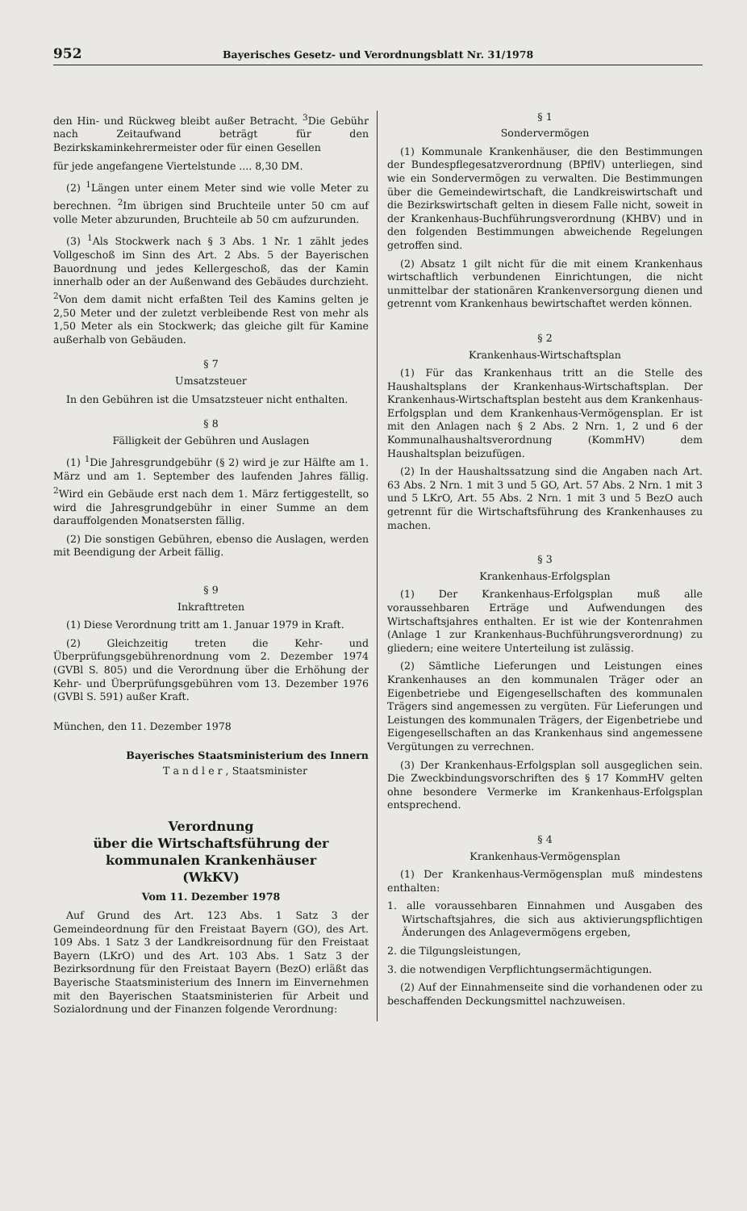952 Bayerisches Gesetz- und Verordnungsblatt Nr. 31/1978
den Hin- und Rückweg bleibt außer Betracht. <sup>3</sup>Die Gebühr nach Zeitaufwand beträgt für den Bezirkskaminkehrermeister oder für einen Gesellen
für jede angefangene Viertelstunde .... 8,30 DM.
(2) <sup>1</sup>Längen unter einem Meter sind wie volle Meter zu berechnen. <sup>2</sup>Im übrigen sind Bruchteile unter 50 cm auf volle Meter abzurunden, Bruchteile ab 50 cm aufzurunden.
(3) <sup>1</sup>Als Stockwerk nach § 3 Abs. 1 Nr. 1 zählt jedes Vollgeschoß im Sinn des Art. 2 Abs. 5 der Bayerischen Bauordnung und jedes Kellergeschoß, das der Kamin innerhalb oder an der Außenwand des Gebäudes durchzieht. <sup>2</sup>Von dem damit nicht erfaßten Teil des Kamins gelten je 2,50 Meter und der zuletzt verbleibende Rest von mehr als 1,50 Meter als ein Stockwerk; das gleiche gilt für Kamine außerhalb von Gebäuden.
§ 7
Umsatzsteuer
In den Gebühren ist die Umsatzsteuer nicht enthalten.
§ 8
Fälligkeit der Gebühren und Auslagen
(1) <sup>1</sup>Die Jahresgrundgebühr (§ 2) wird je zur Hälfte am 1. März und am 1. September des laufenden Jahres fällig. <sup>2</sup>Wird ein Gebäude erst nach dem 1. März fertiggestellt, so wird die Jahresgrundgebühr in einer Summe an dem darauffolgenden Monatsersten fällig.
(2) Die sonstigen Gebühren, ebenso die Auslagen, werden mit Beendigung der Arbeit fällig.
§ 9
Inkrafttreten
(1) Diese Verordnung tritt am 1. Januar 1979 in Kraft.
(2) Gleichzeitig treten die Kehr- und Überprüfungsgebührenordnung vom 2. Dezember 1974 (GVBl S. 805) und die Verordnung über die Erhöhung der Kehr- und Überprüfungsgebühren vom 13. Dezember 1976 (GVBl S. 591) außer Kraft.
München, den 11. Dezember 1978
Bayerisches Staatsministerium des Innern
T a n d l e r , Staatsminister
Verordnung
über die Wirtschaftsführung der
kommunalen Krankenhäuser
(WkKV)
Vom 11. Dezember 1978
Auf Grund des Art. 123 Abs. 1 Satz 3 der Gemeindeordnung für den Freistaat Bayern (GO), des Art. 109 Abs. 1 Satz 3 der Landkreisordnung für den Freistaat Bayern (LKrO) und des Art. 103 Abs. 1 Satz 3 der Bezirksordnung für den Freistaat Bayern (BezO) erläßt das Bayerische Staatsministerium des Innern im Einvernehmen mit den Bayerischen Staatsministerien für Arbeit und Sozialordnung und der Finanzen folgende Verordnung:
§ 1
Sondervermögen
(1) Kommunale Krankenhäuser, die den Bestimmungen der Bundespflegesatzverordnung (BPflV) unterliegen, sind wie ein Sondervermögen zu verwalten. Die Bestimmungen über die Gemeindewirtschaft, die Landkreiswirtschaft und die Bezirkswirtschaft gelten in diesem Falle nicht, soweit in der Krankenhaus-Buchführungsverordnung (KHBV) und in den folgenden Bestimmungen abweichende Regelungen getroffen sind.
(2) Absatz 1 gilt nicht für die mit einem Krankenhaus wirtschaftlich verbundenen Einrichtungen, die nicht unmittelbar der stationären Krankenversorgung dienen und getrennt vom Krankenhaus bewirtschaftet werden können.
§ 2
Krankenhaus-Wirtschaftsplan
(1) Für das Krankenhaus tritt an die Stelle des Haushaltsplans der Krankenhaus-Wirtschaftsplan. Der Krankenhaus-Wirtschaftsplan besteht aus dem Krankenhaus-Erfolgsplan und dem Krankenhaus-Vermögensplan. Er ist mit den Anlagen nach § 2 Abs. 2 Nrn. 1, 2 und 6 der Kommunalhaushaltsverordnung (KommHV) dem Haushaltsplan beizufügen.
(2) In der Haushaltssatzung sind die Angaben nach Art. 63 Abs. 2 Nrn. 1 mit 3 und 5 GO, Art. 57 Abs. 2 Nrn. 1 mit 3 und 5 LKrO, Art. 55 Abs. 2 Nrn. 1 mit 3 und 5 BezO auch getrennt für die Wirtschaftsführung des Krankenhauses zu machen.
§ 3
Krankenhaus-Erfolgsplan
(1) Der Krankenhaus-Erfolgsplan muß alle voraussehbaren Erträge und Aufwendungen des Wirtschaftsjahres enthalten. Er ist wie der Kontenrahmen (Anlage 1 zur Krankenhaus-Buchführungsverordnung) zu gliedern; eine weitere Unterteilung ist zulässig.
(2) Sämtliche Lieferungen und Leistungen eines Krankenhauses an den kommunalen Träger oder an Eigenbetriebe und Eigengesellschaften des kommunalen Trägers sind angemessen zu vergüten. Für Lieferungen und Leistungen des kommunalen Trägers, der Eigenbetriebe und Eigengesellschaften an das Krankenhaus sind angemessene Vergütungen zu verrechnen.
(3) Der Krankenhaus-Erfolgsplan soll ausgeglichen sein. Die Zweckbindungsvorschriften des § 17 KommHV gelten ohne besondere Vermerke im Krankenhaus-Erfolgsplan entsprechend.
§ 4
Krankenhaus-Vermögensplan
(1) Der Krankenhaus-Vermögensplan muß mindestens enthalten:
1. alle voraussehbaren Einnahmen und Ausgaben des Wirtschaftsjahres, die sich aus aktivierungspflichtigen Änderungen des Anlagevermögens ergeben,
2. die Tilgungsleistungen,
3. die notwendigen Verpflichtungsermächtigungen.
(2) Auf der Einnahmenseite sind die vorhandenen oder zu beschaffenden Deckungsmittel nachzuweisen.